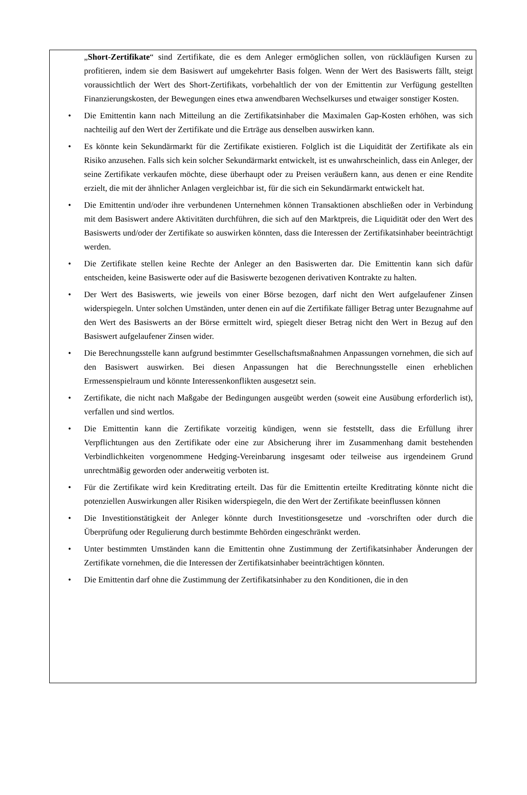„Short-Zertifikate“ sind Zertifikate, die es dem Anleger ermöglichen sollen, von rückläufigen Kursen zu profitieren, indem sie dem Basiswert auf umgekehrter Basis folgen. Wenn der Wert des Basiswerts fällt, steigt voraussichtlich der Wert des Short-Zertifikats, vorbehaltlich der von der Emittentin zur Verfügung gestellten Finanzierungskosten, der Bewegungen eines etwa anwendbaren Wechselkurses und etwaiger sonstiger Kosten.
• Die Emittentin kann nach Mitteilung an die Zertifikatsinhaber die Maximalen Gap-Kosten erhöhen, was sich nachteilig auf den Wert der Zertifikate und die Erträge aus denselben auswirken kann.
• Es könnte kein Sekundärmarkt für die Zertifikate existieren. Folglich ist die Liquidität der Zertifikate als ein Risiko anzusehen. Falls sich kein solcher Sekundärmarkt entwickelt, ist es unwahrscheinlich, dass ein Anleger, der seine Zertifikate verkaufen möchte, diese überhaupt oder zu Preisen veräußern kann, aus denen er eine Rendite erzielt, die mit der ähnlicher Anlagen vergleichbar ist, für die sich ein Sekundärmarkt entwickelt hat.
• Die Emittentin und/oder ihre verbundenen Unternehmen können Transaktionen abschließen oder in Verbindung mit dem Basiswert andere Aktivitäten durchführen, die sich auf den Marktpreis, die Liquidität oder den Wert des Basiswerts und/oder der Zertifikate so auswirken könnten, dass die Interessen der Zertifikatsinhaber beeinträchtigt werden.
• Die Zertifikate stellen keine Rechte der Anleger an den Basiswerten dar. Die Emittentin kann sich dafür entscheiden, keine Basiswerte oder auf die Basiswerte bezogenen derivativen Kontrakte zu halten.
• Der Wert des Basiswerts, wie jeweils von einer Börse bezogen, darf nicht den Wert aufgelaufener Zinsen widerspiegeln. Unter solchen Umständen, unter denen ein auf die Zertifikate fälliger Betrag unter Bezugnahme auf den Wert des Basiswerts an der Börse ermittelt wird, spiegelt dieser Betrag nicht den Wert in Bezug auf den Basiswert aufgelaufener Zinsen wider.
• Die Berechnungsstelle kann aufgrund bestimmter Gesellschaftsmaßnahmen Anpassungen vornehmen, die sich auf den Basiswert auswirken. Bei diesen Anpassungen hat die Berechnungsstelle einen erheblichen Ermessenspielraum und könnte Interessenkonflikten ausgesetzt sein.
• Zertifikate, die nicht nach Maßgabe der Bedingungen ausgeübt werden (soweit eine Ausübung erforderlich ist), verfallen und sind wertlos.
• Die Emittentin kann die Zertifikate vorzeitig kündigen, wenn sie feststellt, dass die Erfüllung ihrer Verpflichtungen aus den Zertifikate oder eine zur Absicherung ihrer im Zusammenhang damit bestehenden Verbindlichkeiten vorgenommene Hedging-Vereinbarung insgesamt oder teilweise aus irgendeinem Grund unrechtmäßig geworden oder anderweitig verboten ist.
• Für die Zertifikate wird kein Kreditrating erteilt. Das für die Emittentin erteilte Kreditrating könnte nicht die potenziellen Auswirkungen aller Risiken widerspiegeln, die den Wert der Zertifikate beeinflussen können
• Die Investitionstätigkeit der Anleger könnte durch Investitionsgesetze und -vorschriften oder durch die Überprüfung oder Regulierung durch bestimmte Behörden eingeschränkt werden.
• Unter bestimmten Umständen kann die Emittentin ohne Zustimmung der Zertifikatsinhaber Änderungen der Zertifikate vornehmen, die die Interessen der Zertifikatsinhaber beeinträchtigen könnten.
• Die Emittentin darf ohne die Zustimmung der Zertifikatsinhaber zu den Konditionen, die in den